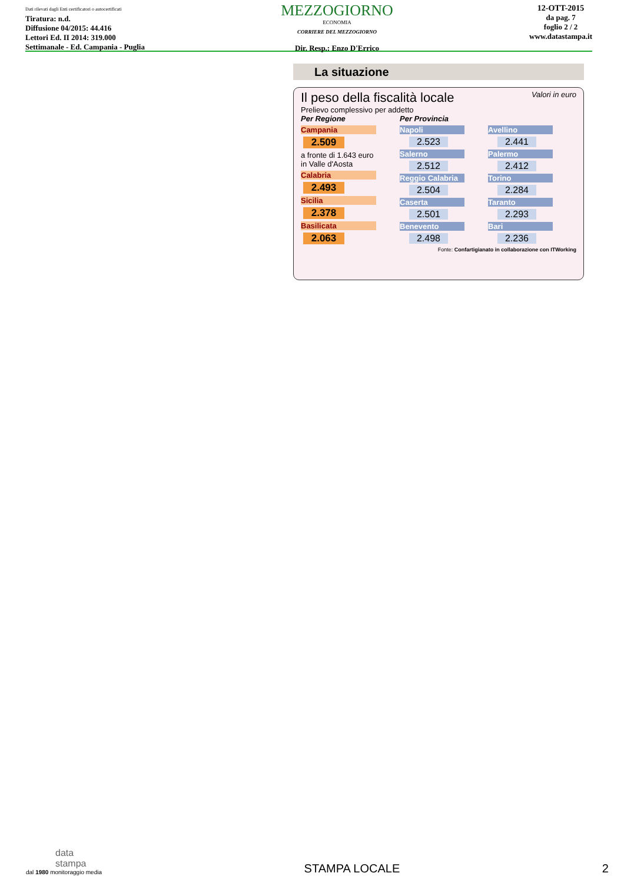Dati rilevati dagli Enti certificatori o autocertificati
Tiratura: n.d.
Diffusione 04/2015: 44.416
Lettori Ed. II 2014: 319.000
Settimanale - Ed. Campania - Puglia
MEZZOGIORNO
ECONOMIA
CORRIERE DEL MEZZOGIORNO
Dir. Resp.: Enzo D'Errico
12-OTT-2015
da pag. 7
foglio 2 / 2
www.datastampa.it
La situazione
Il peso della fiscalità locale Valori in euro
Prelievo complessivo per addetto
Per Regione
Campania
2.509
a fronte di 1.643 euro
in Valle d'Aosta
Calabria
2.493
Sicilia
2.378
Basilicata
2.063
Per Provincia
Napoli
2.523
Salerno
2.512
Reggio Calabria
2.504
Caserta
2.501
Benevento
2.498
Avellino
2.441
Palermo
2.412
Torino
2.284
Taranto
2.293
Bari
2.236
Fonte: Confartigianato in collaborazione con ITWorking
data
stampa
dal 1980 monitoraggio media
STAMPA LOCALE
2